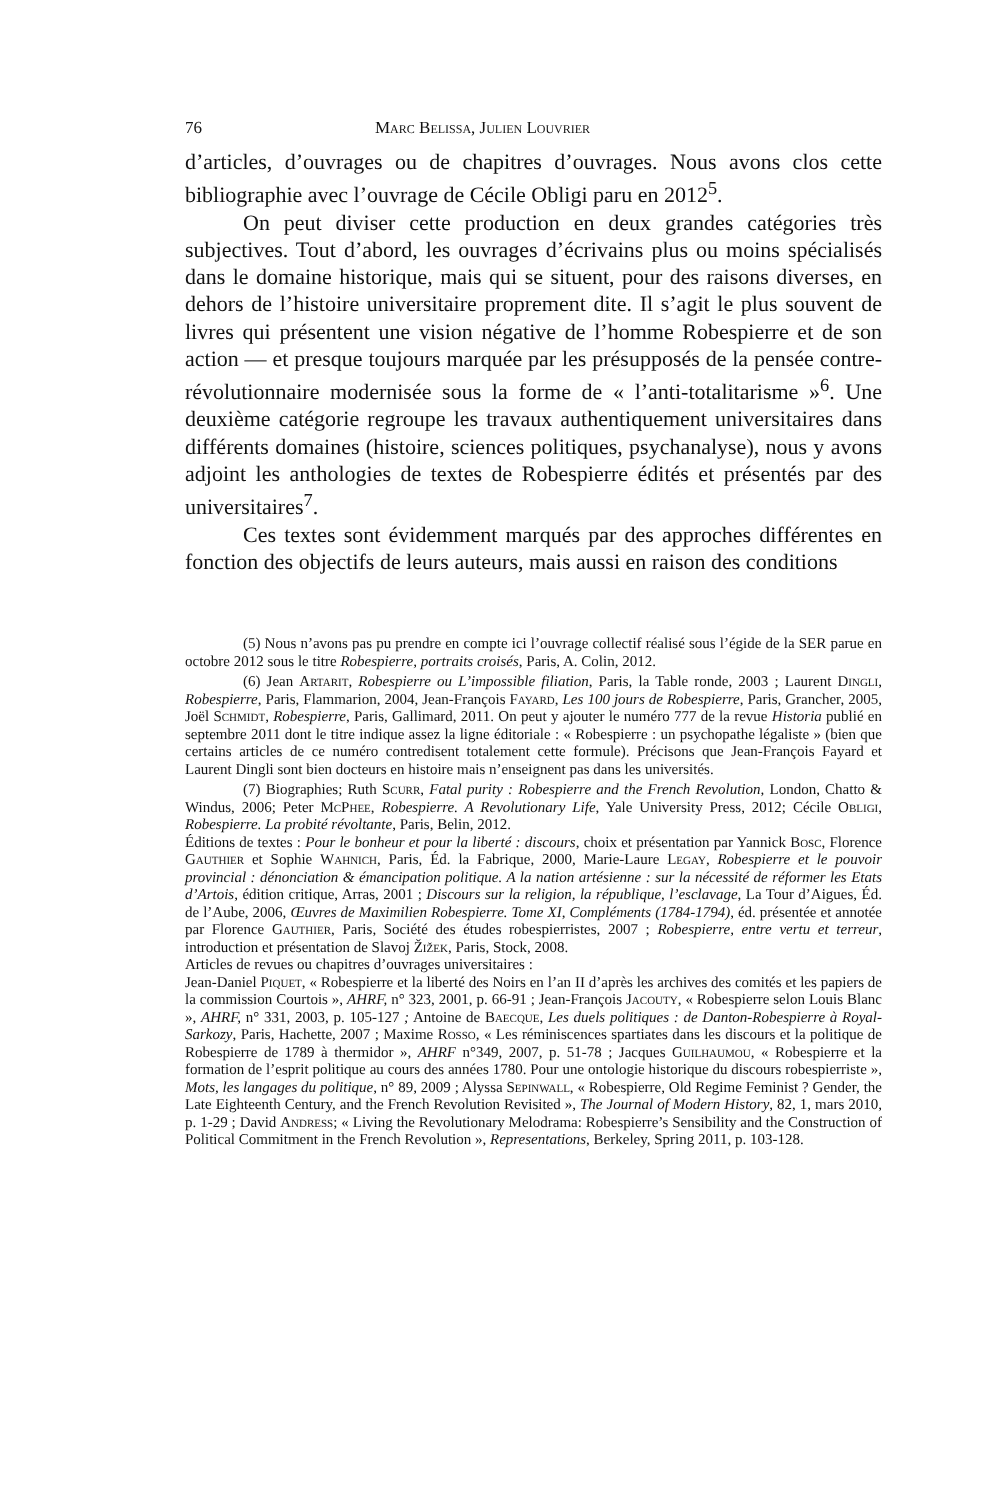76 Marc Belissa, Julien Louvrier
d’articles, d’ouvrages ou de chapitres d’ouvrages. Nous avons clos cette bibliographie avec l’ouvrage de Cécile Obligi paru en 2012<sup>5</sup>.
On peut diviser cette production en deux grandes catégories très subjectives. Tout d’abord, les ouvrages d’écrivains plus ou moins spécialisés dans le domaine historique, mais qui se situent, pour des raisons diverses, en dehors de l’histoire universitaire proprement dite. Il s’agit le plus souvent de livres qui présentent une vision négative de l’homme Robespierre et de son action — et presque toujours marquée par les présupposés de la pensée contre-révolutionnaire modernisée sous la forme de « l’anti-totalitarisme »<sup>6</sup>. Une deuxième catégorie regroupe les travaux authentiquement universitaires dans différents domaines (histoire, sciences politiques, psychanalyse), nous y avons adjoint les anthologies de textes de Robespierre édités et présentés par des universitaires<sup>7</sup>.
Ces textes sont évidemment marqués par des approches différentes en fonction des objectifs de leurs auteurs, mais aussi en raison des conditions
(5) Nous n’avons pas pu prendre en compte ici l’ouvrage collectif réalisé sous l’égide de la SER parue en octobre 2012 sous le titre Robespierre, portraits croisés, Paris, A. Colin, 2012.
(6) Jean Artarit, Robespierre ou L’impossible filiation, Paris, la Table ronde, 2003 ; Laurent Dingli, Robespierre, Paris, Flammarion, 2004, Jean-François Fayard, Les 100 jours de Robespierre, Paris, Grancher, 2005, Joël Schmidt, Robespierre, Paris, Gallimard, 2011. On peut y ajouter le numéro 777 de la revue Historia publié en septembre 2011 dont le titre indique assez la ligne éditoriale : « Robespierre : un psychopathe légaliste » (bien que certains articles de ce numéro contredisent totalement cette formule). Précisons que Jean-François Fayard et Laurent Dingli sont bien docteurs en histoire mais n’enseignent pas dans les universités.
(7) Biographies; Ruth Scurr, Fatal purity : Robespierre and the French Revolution, London, Chatto & Windus, 2006; Peter McPhee, Robespierre. A Revolutionary Life, Yale University Press, 2012; Cécile Obligi, Robespierre. La probité révoltante, Paris, Belin, 2012.
Éditions de textes : Pour le bonheur et pour la liberté : discours, choix et présentation par Yannick Bosc, Florence Gauthier et Sophie Wahnich, Paris, Éd. la Fabrique, 2000, Marie-Laure Legay, Robespierre et le pouvoir provincial : dénonciation & émancipation politique. A la nation artésienne : sur la nécessité de réformer les Etats d’Artois, édition critique, Arras, 2001 ; Discours sur la religion, la république, l’esclavage, La Tour d’Aigues, Éd. de l’Aube, 2006, Œuvres de Maximilien Robespierre. Tome XI, Compléments (1784-1794), éd. présentée et annotée par Florence Gauthier, Paris, Société des études robespierristes, 2007 ; Robespierre, entre vertu et terreur, introduction et présentation de Slavoj Žižek, Paris, Stock, 2008.
Articles de revues ou chapitres d’ouvrages universitaires :
Jean-Daniel Piquet, « Robespierre et la liberté des Noirs en l’an II d’après les archives des comités et les papiers de la commission Courtois », AHRF, n° 323, 2001, p. 66-91 ; Jean-François Jacouty, « Robespierre selon Louis Blanc », AHRF, n° 331, 2003, p. 105-127 ; Antoine de Baecque, Les duels politiques : de Danton-Robespierre à Royal-Sarkozy, Paris, Hachette, 2007 ; Maxime Rosso, « Les réminiscences spartiates dans les discours et la politique de Robespierre de 1789 à thermidor », AHRF n°349, 2007, p. 51-78 ; Jacques Guilhaumou, « Robespierre et la formation de l’esprit politique au cours des années 1780. Pour une ontologie historique du discours robespierriste », Mots, les langages du politique, n° 89, 2009 ; Alyssa Sepinwall, « Robespierre, Old Regime Feminist ? Gender, the Late Eighteenth Century, and the French Revolution Revisited », The Journal of Modern History, 82, 1, mars 2010, p. 1-29 ; David Andress; « Living the Revolutionary Melodrama: Robespierre’s Sensibility and the Construction of Political Commitment in the French Revolution », Representations, Berkeley, Spring 2011, p. 103-128.